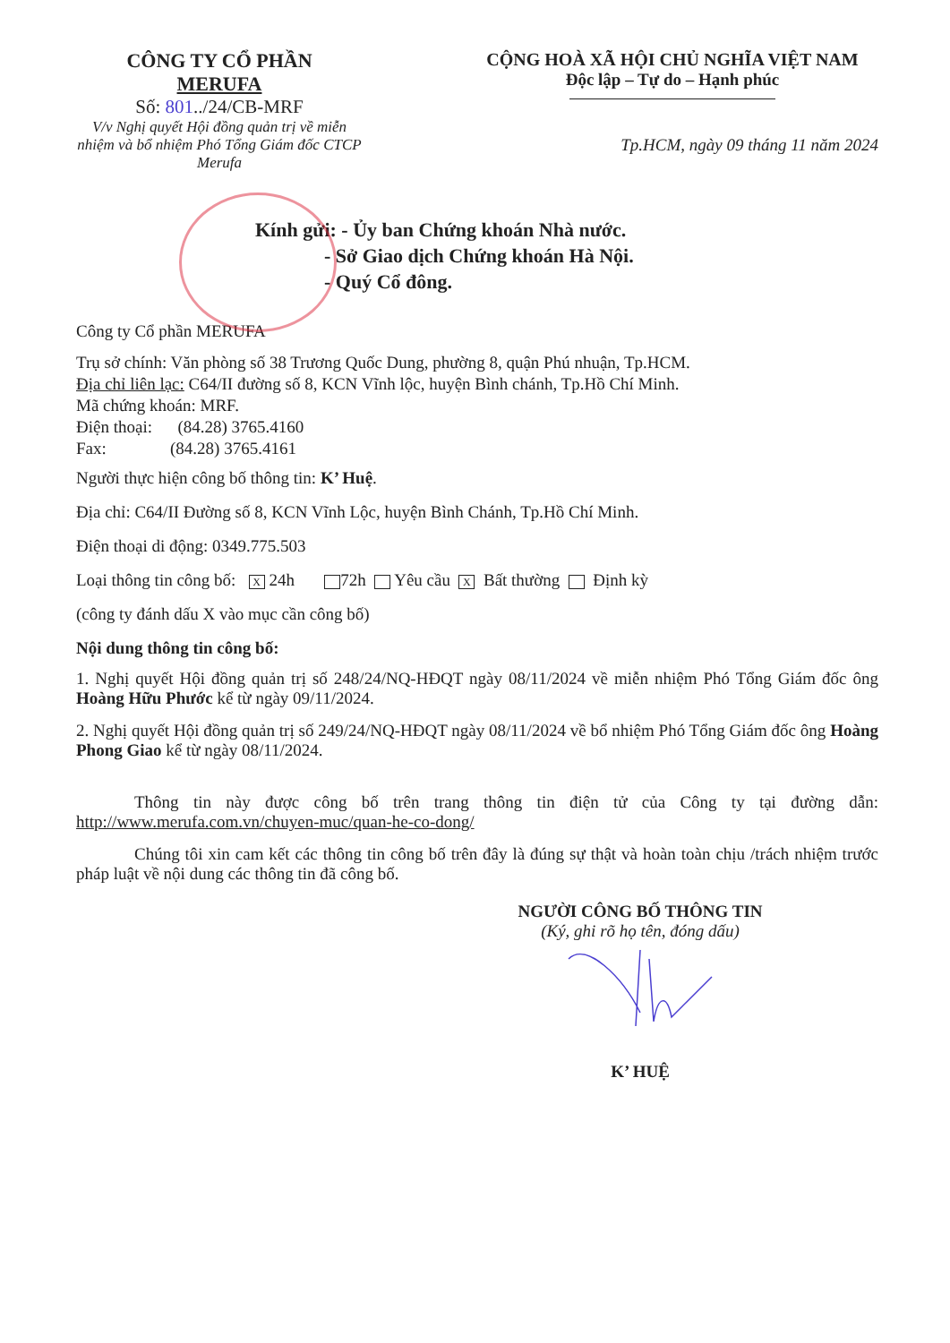CÔNG TY CỔ PHẦN
MERUFA
Số: 801../24/CB-MRF
V/v Nghị quyết Hội đồng quản trị về miễn nhiệm và bổ nhiệm Phó Tổng Giám đốc CTCP Merufa
CỘNG HOÀ XÃ HỘI CHỦ NGHĨA VIỆT NAM
Độc lập – Tự do – Hạnh phúc
Tp.HCM, ngày 09 tháng 11 năm 2024
Kính gửi: - Ủy ban Chứng khoán Nhà nước.
- Sở Giao dịch Chứng khoán Hà Nội.
- Quý Cổ đông.
Công ty Cổ phần MERUFA
Trụ sở chính: Văn phòng số 38 Trương Quốc Dung, phường 8, quận Phú nhuận, Tp.HCM.
Địa chỉ liên lạc: C64/II đường số 8, KCN Vĩnh lộc, huyện Bình chánh, Tp.Hồ Chí Minh.
Mã chứng khoán: MRF.
Điện thoại: (84.28) 3765.4160
Fax: (84.28) 3765.4161
Người thực hiện công bố thông tin: K’ Huệ.
Địa chỉ: C64/II Đường số 8, KCN Vĩnh Lộc, huyện Bình Chánh, Tp.Hồ Chí Minh.
Điện thoại di động: 0349.775.503
Loại thông tin công bố: X 24h 72h Yêu cầu X Bất thường Định kỳ
(công ty đánh dấu X vào mục cần công bố)
Nội dung thông tin công bố:
1. Nghị quyết Hội đồng quản trị số 248/24/NQ-HĐQT ngày 08/11/2024 về miễn nhiệm Phó Tổng Giám đốc ông Hoàng Hữu Phước kể từ ngày 09/11/2024.
2. Nghị quyết Hội đồng quản trị số 249/24/NQ-HĐQT ngày 08/11/2024 về bổ nhiệm Phó Tổng Giám đốc ông Hoàng Phong Giao kể từ ngày 08/11/2024.
Thông tin này được công bố trên trang thông tin điện tử của Công ty tại đường dẫn: http://www.merufa.com.vn/chuyen-muc/quan-he-co-dong/
Chúng tôi xin cam kết các thông tin công bố trên đây là đúng sự thật và hoàn toàn chịu /trách nhiệm trước pháp luật về nội dung các thông tin đã công bố.
NGƯỜI CÔNG BỐ THÔNG TIN
(Ký, ghi rõ họ tên, đóng dấu)
K’ HUỆ